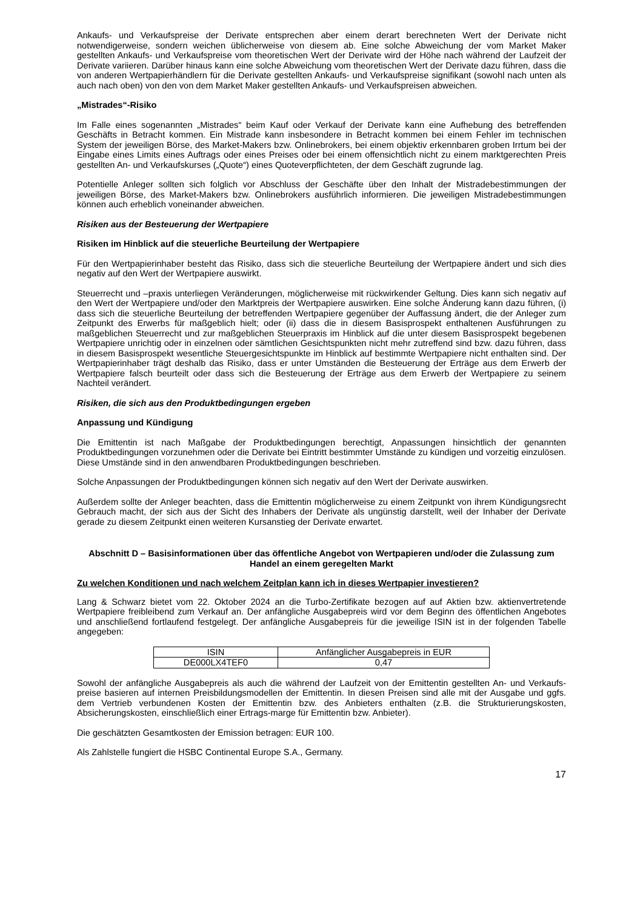Ankaufs- und Verkaufspreise der Derivate entsprechen aber einem derart berechneten Wert der Derivate nicht notwendigerweise, sondern weichen üblicherweise von diesem ab. Eine solche Abweichung der vom Market Maker gestellten Ankaufs- und Verkaufspreise vom theoretischen Wert der Derivate wird der Höhe nach während der Laufzeit der Derivate variieren. Darüber hinaus kann eine solche Abweichung vom theoretischen Wert der Derivate dazu führen, dass die von anderen Wertpapierhändlern für die Derivate gestellten Ankaufs- und Verkaufspreise signifikant (sowohl nach unten als auch nach oben) von den von dem Market Maker gestellten Ankaufs- und Verkaufspreisen abweichen.
„Mistrades“-Risiko
Im Falle eines sogenannten „Mistrades“ beim Kauf oder Verkauf der Derivate kann eine Aufhebung des betreffenden Geschäfts in Betracht kommen. Ein Mistrade kann insbesondere in Betracht kommen bei einem Fehler im technischen System der jeweiligen Börse, des Market-Makers bzw. Onlinebrokers, bei einem objektiv erkennbaren groben Irrtum bei der Eingabe eines Limits eines Auftrags oder eines Preises oder bei einem offensichtlich nicht zu einem marktgerechten Preis gestellten An- und Verkaufskurses („Quote“) eines Quoteverpflichteten, der dem Geschäft zugrunde lag.
Potentielle Anleger sollten sich folglich vor Abschluss der Geschäfte über den Inhalt der Mistradebestimmungen der jeweiligen Börse, des Market-Makers bzw. Onlinebrokers ausführlich informieren. Die jeweiligen Mistradebestimmungen können auch erheblich voneinander abweichen.
Risiken aus der Besteuerung der Wertpapiere
Risiken im Hinblick auf die steuerliche Beurteilung der Wertpapiere
Für den Wertpapierinhaber besteht das Risiko, dass sich die steuerliche Beurteilung der Wertpapiere ändert und sich dies negativ auf den Wert der Wertpapiere auswirkt.
Steuerrecht und –praxis unterliegen Veränderungen, möglicherweise mit rückwirkender Geltung. Dies kann sich negativ auf den Wert der Wertpapiere und/oder den Marktpreis der Wertpapiere auswirken. Eine solche Änderung kann dazu führen, (i) dass sich die steuerliche Beurteilung der betreffenden Wertpapiere gegenüber der Auffassung ändert, die der Anleger zum Zeitpunkt des Erwerbs für maßgeblich hielt; oder (ii) dass die in diesem Basisprospekt enthaltenen Ausführungen zu maßgeblichen Steuerrecht und zur maßgeblichen Steuerpraxis im Hinblick auf die unter diesem Basisprospekt begebenen Wertpapiere unrichtig oder in einzelnen oder sämtlichen Gesichtspunkten nicht mehr zutreffend sind bzw. dazu führen, dass in diesem Basisprospekt wesentliche Steuergesichtspunkte im Hinblick auf bestimmte Wertpapiere nicht enthalten sind. Der Wertpapierinhaber trägt deshalb das Risiko, dass er unter Umständen die Besteuerung der Erträge aus dem Erwerb der Wertpapiere falsch beurteilt oder dass sich die Besteuerung der Erträge aus dem Erwerb der Wertpapiere zu seinem Nachteil verändert.
Risiken, die sich aus den Produktbedingungen ergeben
Anpassung und Kündigung
Die Emittentin ist nach Maßgabe der Produktbedingungen berechtigt, Anpassungen hinsichtlich der genannten Produktbedingungen vorzunehmen oder die Derivate bei Eintritt bestimmter Umstände zu kündigen und vorzeitig einzulösen. Diese Umstände sind in den anwendbaren Produktbedingungen beschrieben.
Solche Anpassungen der Produktbedingungen können sich negativ auf den Wert der Derivate auswirken.
Außerdem sollte der Anleger beachten, dass die Emittentin möglicherweise zu einem Zeitpunkt von ihrem Kündigungsrecht Gebrauch macht, der sich aus der Sicht des Inhabers der Derivate als ungünstig darstellt, weil der Inhaber der Derivate gerade zu diesem Zeitpunkt einen weiteren Kursanstieg der Derivate erwartet.
Abschnitt D – Basisinformationen über das öffentliche Angebot von Wertpapieren und/oder die Zulassung zum Handel an einem geregelten Markt
Zu welchen Konditionen und nach welchem Zeitplan kann ich in dieses Wertpapier investieren?
Lang & Schwarz bietet vom 22. Oktober 2024 an die Turbo-Zertifikate bezogen auf auf Aktien bzw. aktienvertretende Wertpapiere freibleibend zum Verkauf an. Der anfängliche Ausgabepreis wird vor dem Beginn des öffentlichen Angebotes und anschließend fortlaufend festgelegt. Der anfängliche Ausgabepreis für die jeweilige ISIN ist in der folgenden Tabelle angegeben:
| ISIN | Anfänglicher Ausgabepreis in EUR |
| --- | --- |
| DE000LX4TEF0 | 0,47 |
Sowohl der anfängliche Ausgabepreis als auch die während der Laufzeit von der Emittentin gestellten An- und Verkaufs-preise basieren auf internen Preisbildungsmodellen der Emittentin. In diesen Preisen sind alle mit der Ausgabe und ggfs. dem Vertrieb verbundenen Kosten der Emittentin bzw. des Anbieters enthalten (z.B. die Strukturierungskosten, Absicherungskosten, einschließlich einer Ertrags-marge für Emittentin bzw. Anbieter).
Die geschätzten Gesamtkosten der Emission betragen: EUR 100.
Als Zahlstelle fungiert die HSBC Continental Europe S.A., Germany.
17